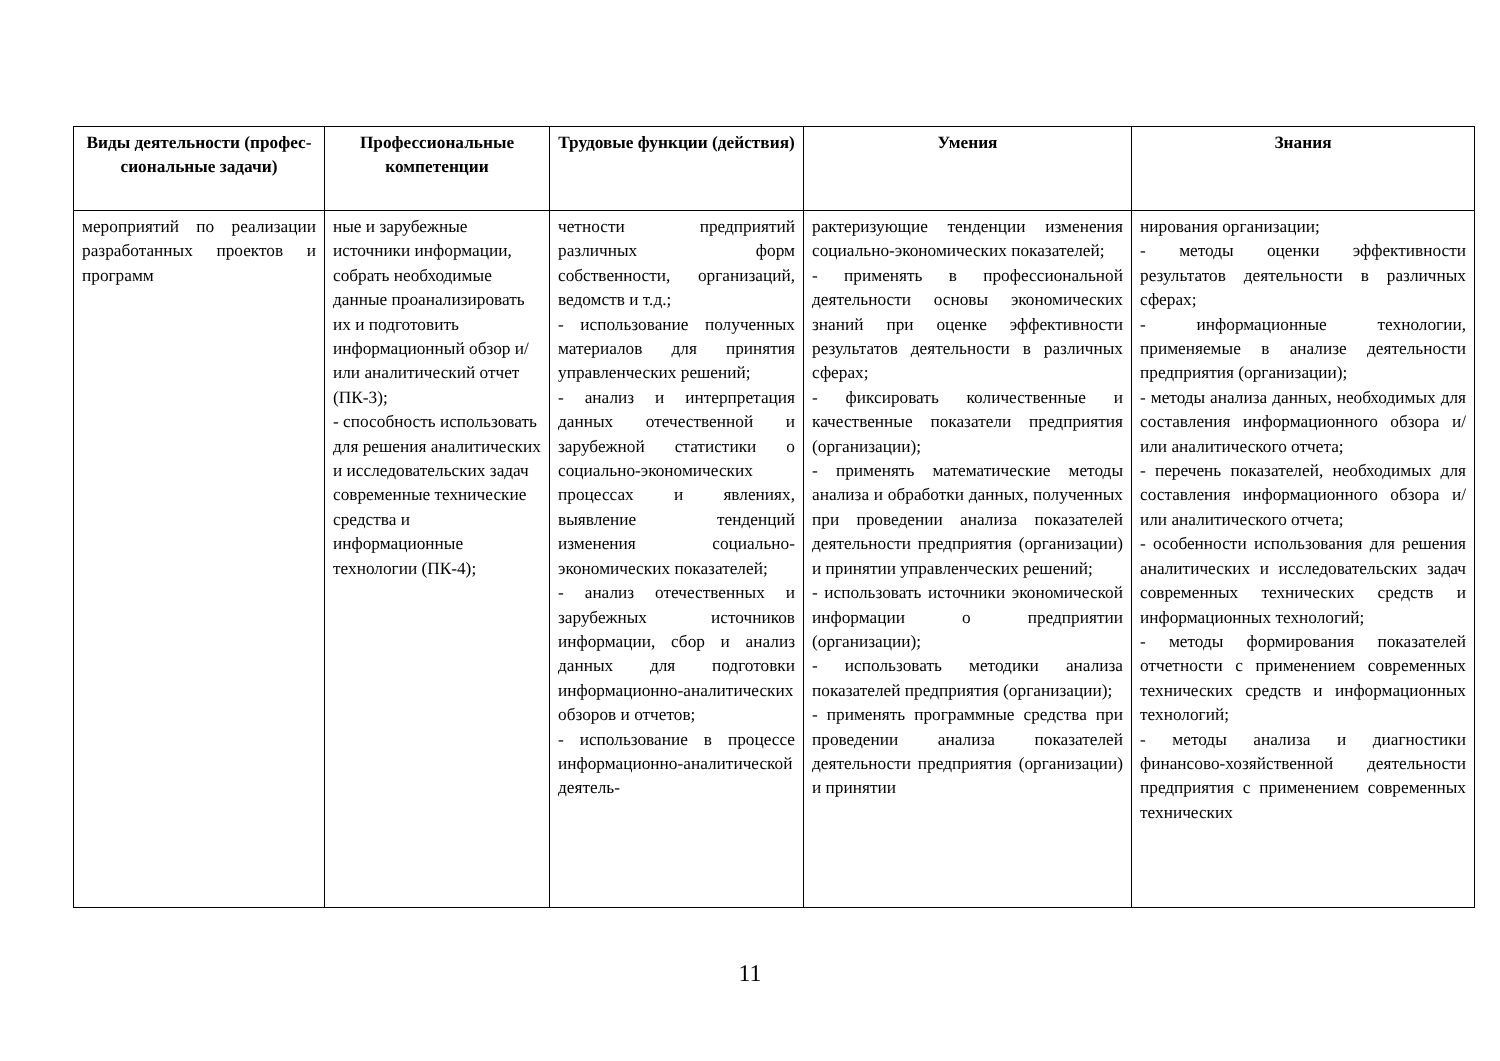| Виды деятельности (профес­сиональные задачи) | Профессиональные компетенции | Трудовые функции (действия) | Умения | Знания |
| --- | --- | --- | --- | --- |
| мероприятий по реализации разработанных проектов и программ | ные и зарубежные источники информации, собрать необходимые данные проанализировать их и подготовить информационный обзор и/или аналитический отчет (ПК-3); - способность использовать для решения аналитических и исследовательских задач современные технические средства и информационные технологии (ПК-4); | четности предприятий различных форм собственности, организаций, ведомств и т.д.; - использование полученных материалов для принятия управленческих решений; - анализ и интерпретация данных отечественной и зарубежной статистики о социально-экономических процессах и явлениях, выявление тенденций изменения социально-экономических показателей; - анализ отечественных и зарубежных источников информации, сбор и анализ данных для подготовки информационно-аналитических обзоров и отчетов; - использование в процессе информационно-аналитической деятель- | рактеризующие тенденции изменения социально-экономических показателей; - применять в профессиональной деятельности основы экономических знаний при оценке эффективности результатов деятельности в различных сферах; - фиксировать количественные и качественные показатели предприятия (организации); - применять математические методы анализа и обработки данных, полученных при проведении анализа показателей деятельности предприятия (организации) и принятии управленческих решений; - использовать источники экономической информации о предприятии (организации); - использовать методики анализа показателей предприятия (организации); - применять программные средства при проведении анализа показателей деятельности предприятия (организации) и принятии | нирования организации; - методы оценки эффективности результатов деятельности в различных сферах; - информационные технологии, применяемые в анализе деятельности предприятия (организации); - методы анализа данных, необходимых для составления информационного обзора и/или аналитического отчета; - перечень показателей, необходимых для составления информационного обзора и/или аналитического отчета; - особенности использования для решения аналитических и исследовательских задач современных технических средств и информационных технологий; - методы формирования показателей отчетности с применением современных технических средств и информационных технологий; - методы анализа и диагностики финансово-хозяйственной деятельности предприятия с применением современных технических |
11